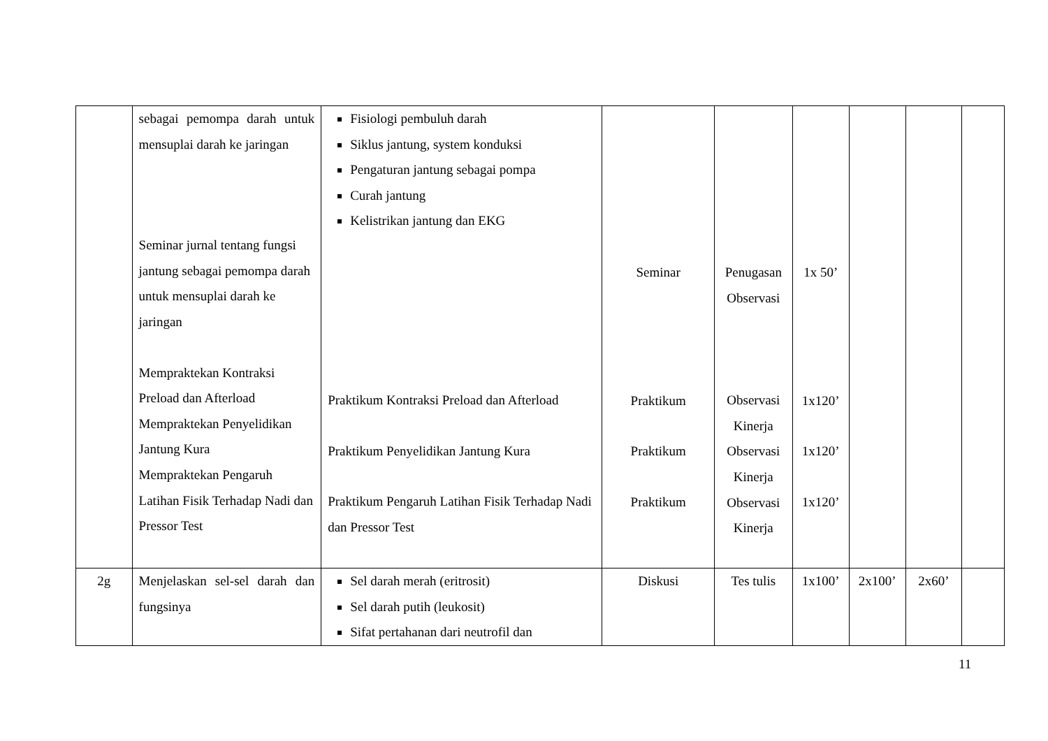| | sebagai pemompa darah untuk mensuplai darah ke jaringan Seminar jurnal tentang fungsi jantung sebagai pemompa darah untuk mensuplai darah ke jaringan Mempraktekan Kontraksi Preload dan Afterload Mempraktekan Penyelidikan Jantung Kura Mempraktekan Pengaruh Latihan Fisik Terhadap Nadi dan Pressor Test | Fisiologi pembuluh darah Siklus jantung, system konduksi Pengaturan jantung sebagai pompa Curah jantung Kelistrikan jantung dan EKG Praktikum Kontraksi Preload dan Afterload Praktikum Penyelidikan Jantung Kura Praktikum Pengaruh Latihan Fisik Terhadap Nadi dan Pressor Test | Seminar Praktikum Praktikum Praktikum | Penugasan Observasi Observasi Kinerja Observasi Kinerja Observasi Kinerja | 1x 50’ 1x120’ 1x120’ 1x120’ | | | |
| 2g | Menjelaskan sel-sel darah dan fungsinya | Sel darah merah (eritrosit) Sel darah putih (leukosit) Sifat pertahanan dari neutrofil dan | Diskusi | Tes tulis | 1x100’ | 2x100’ | 2x60’ | |
11